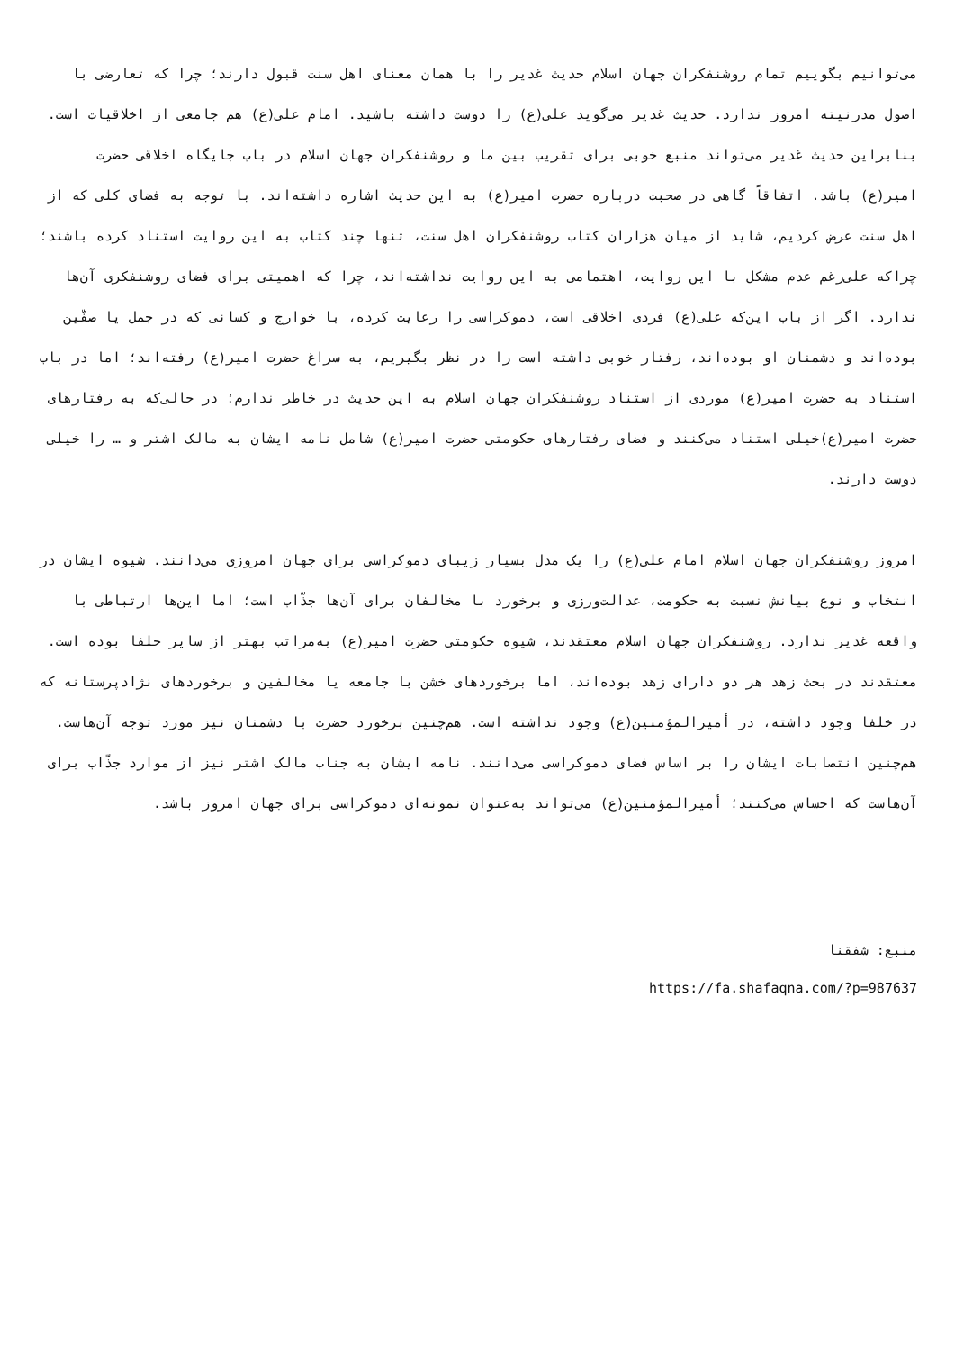می‌توانیم بگوییم تمام روشنفکران جهان اسلام حدیث غدیر را با همان معنای اهل سنت قبول دارند؛ چرا که تعارضی با اصول مدرنیته امروز ندارد. حدیث غدیر می‌گوید علی(ع) را دوست داشته باشید. امام علی(ع) هم جامعی از اخلاقیات است. بنابراین حدیث غدیر می‌تواند منبع خوبی برای تقریب بین ما و روشنفکران جهان اسلام در باب جایگاه اخلاقی حضرت امیر(ع) باشد. اتفاقاً گاهی در صحبت درباره حضرت امیر(ع) به این حدیث اشاره داشته‌اند. با توجه به فضای کلی که از اهل سنت عرض کردیم، شاید از میان هزاران کتاب روشنفکران اهل سنت، تنها چند کتاب به این روایت استناد کرده باشند؛ چراکه علی‌رغم عدم مشکل با این روایت، اهتمامی به این روایت نداشته‌اند، چرا که اهمیتی برای فضای روشنفکری آن‌ها ندارد. اگر از باب این‌که علی(ع) فردی اخلاقی است، دموکراسی را رعایت کرده، با خوارج و کسانی که در جمل یا صفّین بوده‌اند و دشمنان او بوده‌اند، رفتار خوبی داشته است را در نظر بگیریم، به سراغ حضرت امیر(ع) رفته‌اند؛ اما در باب استناد به حضرت امیر(ع) موردی از استناد روشنفکران جهان اسلام به این حدیث در خاطر ندارم؛ در حالی‌که به رفتارهای حضرت امیر(ع)خیلی استناد می‌کنند و فضای رفتارهای حکومتی حضرت امیر(ع) شامل نامه ایشان به مالک اشتر و … را خیلی دوست دارند.
امروز روشنفکران جهان اسلام امام علی(ع) را یک مدل بسیار زیبای دموکراسی برای جهان امروزی می‌دانند. شیوه ایشان در انتخاب و نوع بیانش نسبت به حکومت، عدالت‌ورزی و برخورد با مخالفان برای آن‌ها جذّاب است؛ اما این‌ها ارتباطی با واقعه غدیر ندارد. روشنفکران جهان اسلام معتقدند، شیوه حکومتی حضرت امیر(ع) به‌مراتب بهتر از سایر خلفا بوده است. معتقدند در بحث زهد هر دو دارای زهد بوده‌اند، اما برخوردهای خشن با جامعه یا مخالفین و برخوردهای نژادپرستانه که در خلفا وجود داشته، در أميرالمؤمنين(ع) وجود نداشته است. هم‌چنین برخورد حضرت با دشمنان نیز مورد توجه آن‌هاست. هم‌چنین انتصابات ایشان را بر اساس فضای دموکراسی می‌دانند. نامه ایشان به جناب مالک اشتر نیز از موارد جذّاب برای آن‌هاست که احساس می‌کنند؛ أميرالمؤمنين(ع) می‌تواند به‌عنوان نمونه‌ای دموکراسی برای جهان امروز باشد.
منبع: شفقنا
https://fa.shafaqna.com/?p=987637